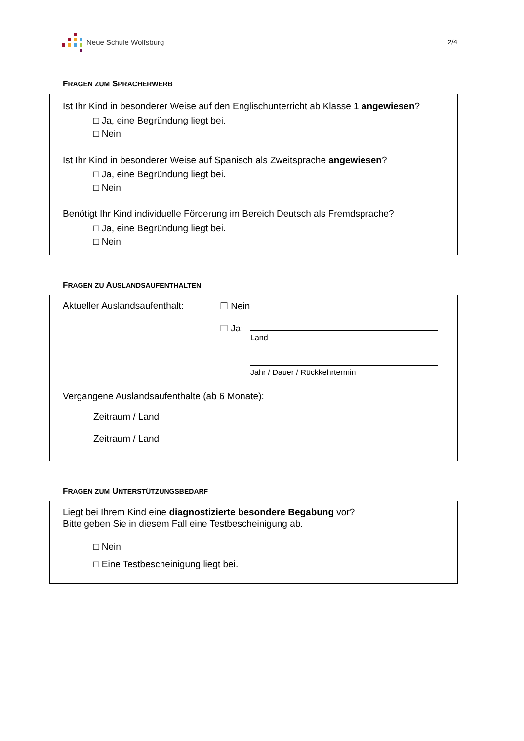Neue Schule Wolfsburg 2/4
FRAGEN ZUM SPRACHERWERB
Ist Ihr Kind in besonderer Weise auf den Englischunterricht ab Klasse 1 angewiesen?
□ Ja, eine Begründung liegt bei.
□ Nein
Ist Ihr Kind in besonderer Weise auf Spanisch als Zweitsprache angewiesen?
□ Ja, eine Begründung liegt bei.
□ Nein
Benötigt Ihr Kind individuelle Förderung im Bereich Deutsch als Fremdsprache?
□ Ja, eine Begründung liegt bei.
□ Nein
FRAGEN ZU AUSLANDSAUFENTHALTEN
Aktueller Auslandsaufenthalt:
☐ Nein
☐ Ja:
Land
Jahr / Dauer / Rückkehrtermin
Vergangene Auslandsaufenthalte (ab 6 Monate):
Zeitraum / Land
Zeitraum / Land
FRAGEN ZUM UNTERSTÜTZUNGSBEDARF
Liegt bei Ihrem Kind eine diagnostizierte besondere Begabung vor?
Bitte geben Sie in diesem Fall eine Testbescheinigung ab.
□ Nein
□ Eine Testbescheinigung liegt bei.